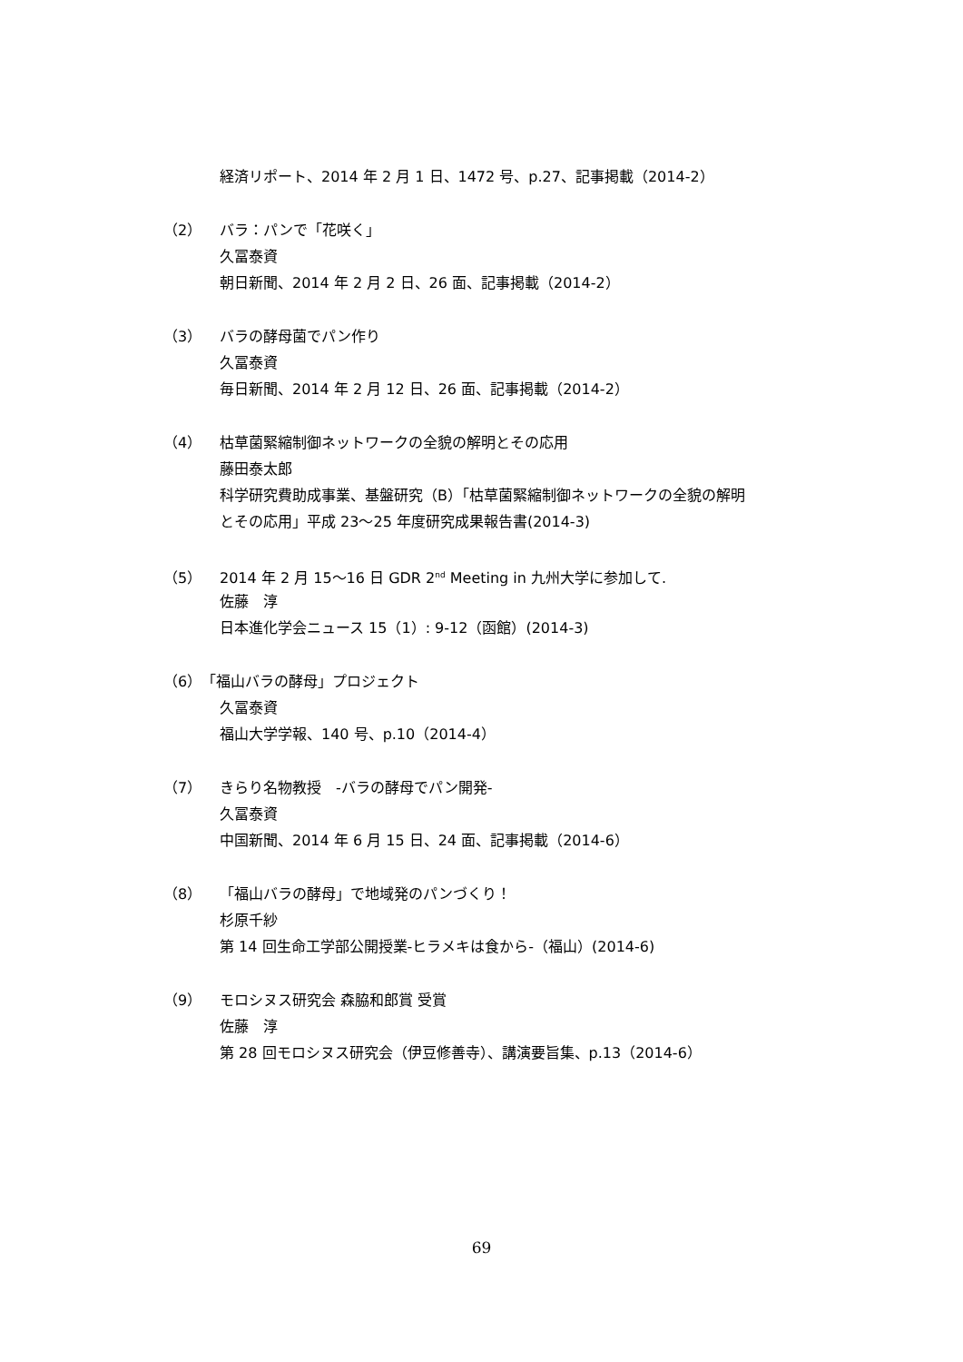経済リポート、2014 年 2 月 1 日、1472 号、p.27、記事掲載（2014-2）
（2） バラ：パンで「花咲く」
久冨泰資
朝日新聞、2014 年 2 月 2 日、26 面、記事掲載（2014-2）
（3） バラの酵母菌でパン作り
久冨泰資
毎日新聞、2014 年 2 月 12 日、26 面、記事掲載（2014-2）
（4） 枯草菌緊縮制御ネットワークの全貌の解明とその応用
藤田泰太郎
科学研究費助成事業、基盤研究（B）「枯草菌緊縮制御ネットワークの全貌の解明
とその応用」平成 23〜25 年度研究成果報告書(2014-3)
（5） 2014 年 2 月 15〜16 日 GDR 2<sup>nd</sup> Meeting in 九州大学に参加して.
佐藤　淳
日本進化学会ニュース 15（1）: 9-12（函館）(2014-3)
（6）「福山バラの酵母」プロジェクト
久冨泰資
福山大学学報、140 号、p.10（2014-4）
（7） きらり名物教授　-バラの酵母でパン開発-
久冨泰資
中国新聞、2014 年 6 月 15 日、24 面、記事掲載（2014-6）
（8） 「福山バラの酵母」で地域発のパンづくり！
杉原千紗
第 14 回生命工学部公開授業-ヒラメキは食から-（福山）(2014-6)
（9） モロシヌス研究会 森脇和郎賞 受賞
佐藤　淳
第 28 回モロシヌス研究会（伊豆修善寺）、講演要旨集、p.13（2014-6）
69